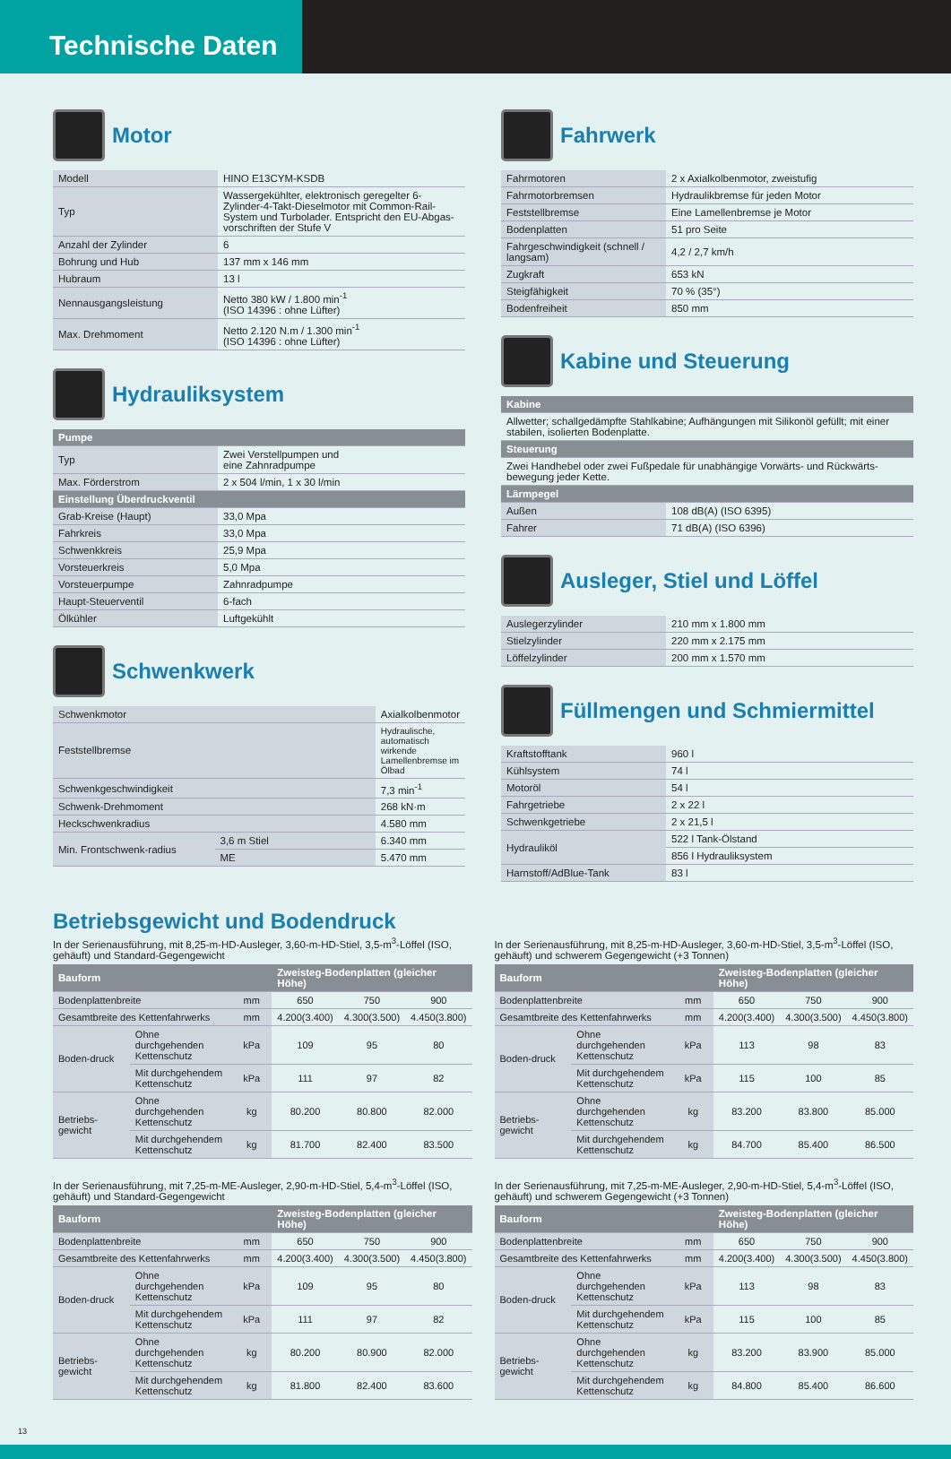Technische Daten
Motor
| Modell | HINO E13CYM-KSDB |
| Typ | Wassergekühlter, elektronisch geregelter 6-Zylinder-4-Takt-Dieselmotor mit Common-Rail-System und Turbolader. Entspricht den EU-Abgas-vorschriften der Stufe V |
| Anzahl der Zylinder | 6 |
| Bohrung und Hub | 137 mm x 146 mm |
| Hubraum | 13 l |
| Nennausgangsleistung | Netto 380 kW / 1.800 min<sup>-1</sup> (ISO 14396 : ohne Lüfter) |
| Max. Drehmoment | Netto 2.120 N.m / 1.300 min<sup>-1</sup> (ISO 14396 : ohne Lüfter) |
Hydrauliksystem
| Pumpe | |
| --- | --- |
| Typ | Zwei Verstellpumpen und eine Zahnradpumpe |
| Max. Förderstrom | 2 x 504 l/min, 1 x 30 l/min |
| Einstellung Überdruckventil | |
| Grab-Kreise (Haupt) | 33,0 Mpa |
| Fahrkreis | 33,0 Mpa |
| Schwenkkreis | 25,9 Mpa |
| Vorsteuerkreis | 5,0 Mpa |
| Vorsteuerpumpe | Zahnradpumpe |
| Haupt-Steuerventil | 6-fach |
| Ölkühler | Luftgekühlt |
Schwenkwerk
| Schwenkmotor | | Axialkolbenmotor |
| Feststellbremse | | Hydraulische, automatisch wirkende Lamellenbremse im Ölbad |
| Schwenkgeschwindigkeit | | 7,3 min<sup>-1</sup> |
| Schwenk-Drehmoment | | 268 kN·m |
| Heckschwenkradius | | 4.580 mm |
| Min. Frontschwenk-radius | 3,6 m Stiel | 6.340 mm |
| | ME | 5.470 mm |
Fahrwerk
| Fahrmotoren | 2 x Axialkolbenmotor, zweistufig |
| Fahrmotorbremsen | Hydraulikbremse für jeden Motor |
| Feststellbremse | Eine Lamellenbremse je Motor |
| Bodenplatten | 51 pro Seite |
| Fahrgeschwindigkeit (schnell / langsam) | 4,2 / 2,7 km/h |
| Zugkraft | 653 kN |
| Steigfähigkeit | 70 % (35°) |
| Bodenfreiheit | 850 mm |
Kabine und Steuerung
| Kabine | |
| --- | --- |
| Allwetter; schallgedämpfte Stahlkabine; Aufhängungen mit Silikonöl gefüllt; mit einer stabilen, isolierten Bodenplatte. | |
| Steuerung | |
| Zwei Handhebel oder zwei Fußpedale für unabhängige Vorwärts- und Rückwärts-bewegung jeder Kette. | |
| Lärmpegel | |
| Außen | 108 dB(A) (ISO 6395) |
| Fahrer | 71 dB(A) (ISO 6396) |
Ausleger, Stiel und Löffel
| Auslegerzylinder | 210 mm x 1.800 mm |
| Stielzylinder | 220 mm x 2.175 mm |
| Löffelzylinder | 200 mm x 1.570 mm |
Füllmengen und Schmiermittel
| Kraftstofftank | 960 l |
| Kühlsystem | 74 l |
| Motoröl | 54 l |
| Fahrgetriebe | 2 x 22 l |
| Schwenkgetriebe | 2 x 21,5 l |
| Hydrauliköl | 522 l Tank-Ölstand |
| | 856 l Hydrauliksystem |
| Harnstoff/AdBlue-Tank | 83 l |
Betriebsgewicht und Bodendruck
In der Serienausführung, mit 8,25-m-HD-Ausleger, 3,60-m-HD-Stiel, 3,5-m<sup>3</sup>-Löffel (ISO, gehäuft) und Standard-Gegengewicht
| Bauform | | | Zweisteg-Bodenplatten (gleicher Höhe) | | |
| --- | --- | --- | --- | --- | --- |
| Bodenplattenbreite | | mm | 650 | 750 | 900 |
| Gesamtbreite des Kettenfahrwerks | | mm | 4.200(3.400) | 4.300(3.500) | 4.450(3.800) |
| Boden-druck | Ohne durchgehenden Kettenschutz | kPa | 109 | 95 | 80 |
| | Mit durchgehendem Kettenschutz | kPa | 111 | 97 | 82 |
| Betriebs-gewicht | Ohne durchgehenden Kettenschutz | kg | 80.200 | 80.800 | 82.000 |
| | Mit durchgehendem Kettenschutz | kg | 81.700 | 82.400 | 83.500 |
In der Serienausführung, mit 8,25-m-HD-Ausleger, 3,60-m-HD-Stiel, 3,5-m<sup>3</sup>-Löffel (ISO, gehäuft) und schwerem Gegengewicht (+3 Tonnen)
| Bauform | | | Zweisteg-Bodenplatten (gleicher Höhe) | | |
| --- | --- | --- | --- | --- | --- |
| Bodenplattenbreite | | mm | 650 | 750 | 900 |
| Gesamtbreite des Kettenfahrwerks | | mm | 4.200(3.400) | 4.300(3.500) | 4.450(3.800) |
| Boden-druck | Ohne durchgehenden Kettenschutz | kPa | 113 | 98 | 83 |
| | Mit durchgehendem Kettenschutz | kPa | 115 | 100 | 85 |
| Betriebs-gewicht | Ohne durchgehenden Kettenschutz | kg | 83.200 | 83.800 | 85.000 |
| | Mit durchgehendem Kettenschutz | kg | 84.700 | 85.400 | 86.500 |
In der Serienausführung, mit 7,25-m-ME-Ausleger, 2,90-m-HD-Stiel, 5,4-m<sup>3</sup>-Löffel (ISO, gehäuft) und Standard-Gegengewicht
| Bauform | | | Zweisteg-Bodenplatten (gleicher Höhe) | | |
| --- | --- | --- | --- | --- | --- |
| Bodenplattenbreite | | mm | 650 | 750 | 900 |
| Gesamtbreite des Kettenfahrwerks | | mm | 4.200(3.400) | 4.300(3.500) | 4.450(3.800) |
| Boden-druck | Ohne durchgehenden Kettenschutz | kPa | 109 | 95 | 80 |
| | Mit durchgehendem Kettenschutz | kPa | 111 | 97 | 82 |
| Betriebs-gewicht | Ohne durchgehenden Kettenschutz | kg | 80.200 | 80.900 | 82.000 |
| | Mit durchgehendem Kettenschutz | kg | 81.800 | 82.400 | 83.600 |
In der Serienausführung, mit 7,25-m-ME-Ausleger, 2,90-m-HD-Stiel, 5,4-m<sup>3</sup>-Löffel (ISO, gehäuft) und schwerem Gegengewicht (+3 Tonnen)
| Bauform | | | Zweisteg-Bodenplatten (gleicher Höhe) | | |
| --- | --- | --- | --- | --- | --- |
| Bodenplattenbreite | | mm | 650 | 750 | 900 |
| Gesamtbreite des Kettenfahrwerks | | mm | 4.200(3.400) | 4.300(3.500) | 4.450(3.800) |
| Boden-druck | Ohne durchgehenden Kettenschutz | kPa | 113 | 98 | 83 |
| | Mit durchgehendem Kettenschutz | kPa | 115 | 100 | 85 |
| Betriebs-gewicht | Ohne durchgehenden Kettenschutz | kg | 83.200 | 83.900 | 85.000 |
| | Mit durchgehendem Kettenschutz | kg | 84.800 | 85.400 | 86.600 |
13